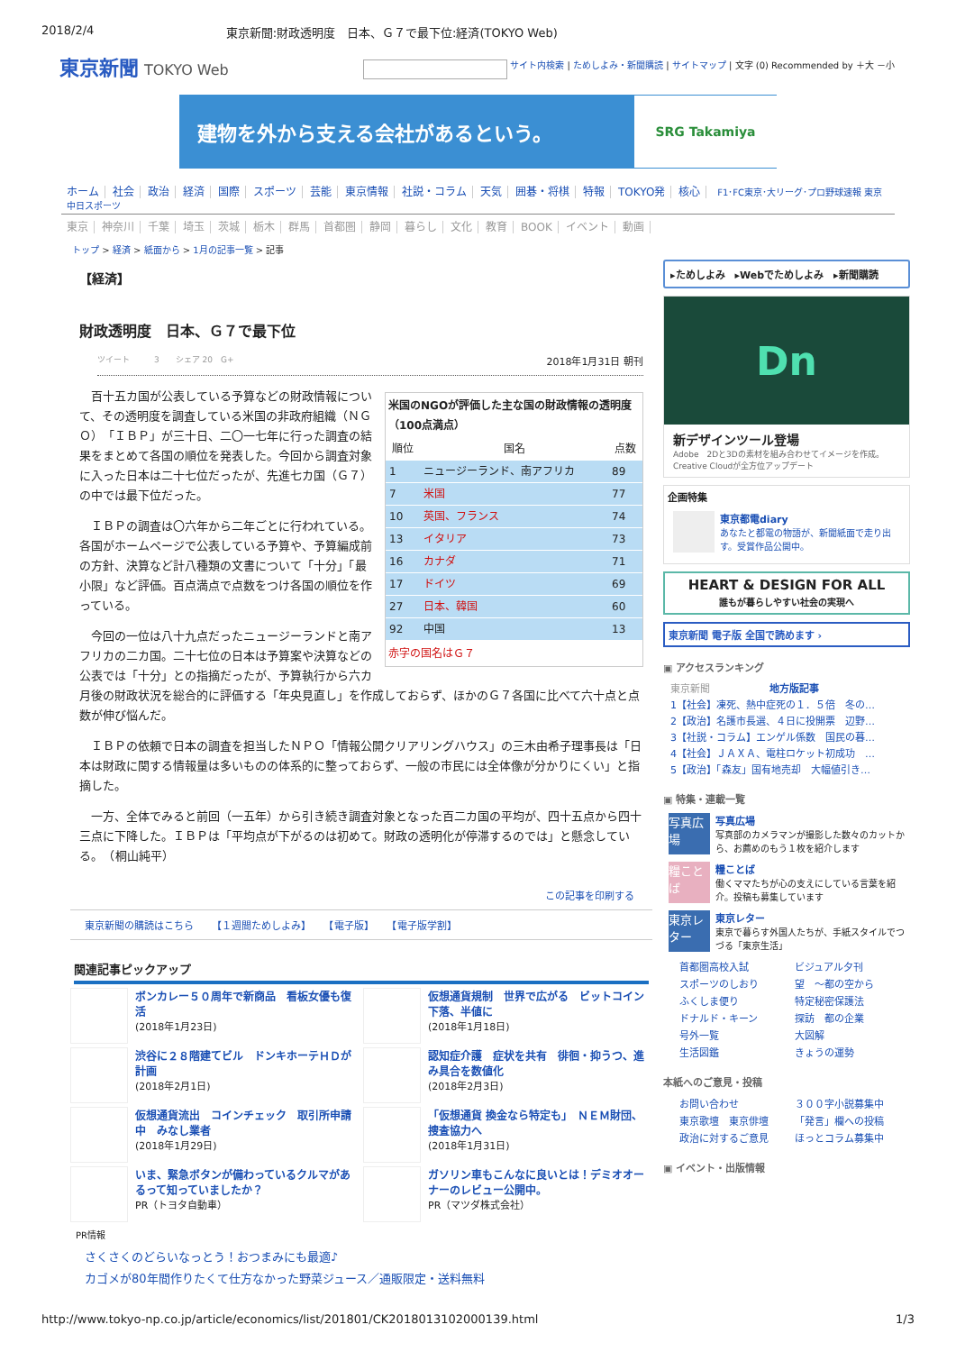2018/2/4 東京新聞:財政透明度　日本、Ｇ７で最下位:経済(TOKYO Web)
東京新聞 TOKYO Web
サイト内検索 | ためしよみ・新聞購読 | サイトマップ | 文字 (0) Recommended by ＋大 －小
建物を外から支える会社があるという。
SRG Takamiya
ホーム 社会 政治 経済 国際 スポーツ 芸能 東京情報 社説・コラム 天気 囲碁・将棋 特報 TOKYO発 核心 F1･FC東京･大リーグ･プロ野球速報 東京中日スポーツ
東京 神奈川 千葉 埼玉 茨城 栃木 群馬 首都圏 静岡 暮らし 文化 教育 BOOK イベント 動画
トップ > 経済 > 紙面から > 1月の記事一覧 > 記事
【経済】
財政透明度　日本、Ｇ７で最下位
ツイート　　　3　　シェア 20　G+ 2018年1月31日 朝刊
米国のNGOが評価した主な国の財政情報の透明度（100点満点）
| 順位 | 国名 | 点数 |
| --- | --- | --- |
| 1 | ニュージーランド、南アフリカ | 89 |
| 7 | 米国 | 77 |
| 10 | 英国、フランス | 74 |
| 13 | イタリア | 73 |
| 16 | カナダ | 71 |
| 17 | ドイツ | 69 |
| 27 | 日本、韓国 | 60 |
| 92 | 中国 | 13 |
赤字の国名はＧ７
百十五カ国が公表している予算などの財政情報について、その透明度を調査している米国の非政府組織（ＮＧＯ）「ＩＢＰ」が三十日、二〇一七年に行った調査の結果をまとめて各国の順位を発表した。今回から調査対象に入った日本は二十七位だったが、先進七カ国（Ｇ７）の中では最下位だった。
ＩＢＰの調査は〇六年から二年ごとに行われている。各国がホームページで公表している予算や、予算編成前の方針、決算など計八種類の文書について「十分」「最小限」など評価。百点満点で点数をつけ各国の順位を作っている。
今回の一位は八十九点だったニュージーランドと南アフリカの二カ国。二十七位の日本は予算案や決算などの公表では「十分」との指摘だったが、予算執行から六カ月後の財政状況を総合的に評価する「年央見直し」を作成しておらず、ほかのＧ７各国に比べて六十点と点数が伸び悩んだ。
ＩＢＰの依頼で日本の調査を担当したＮＰＯ「情報公開クリアリングハウス」の三木由希子理事長は「日本は財政に関する情報量は多いものの体系的に整っておらず、一般の市民には全体像が分かりにくい」と指摘した。
一方、全体でみると前回（一五年）から引き続き調査対象となった百二カ国の平均が、四十五点から四十三点に下降した。ＩＢＰは「平均点が下がるのは初めて。財政の透明化が停滞するのでは」と懸念している。　（桐山純平）
この記事を印刷する
東京新聞の購読はこちら 【１週間ためしよみ】 【電子版】 【電子版学割】
関連記事ピックアップ
ボンカレー５０周年で新商品　看板女優も復活
(2018年1月23日)
仮想通貨規制　世界で広がる　ビットコイン下落、半値に
(2018年1月18日)
渋谷に２８階建てビル　ドンキホーテＨＤが計画
(2018年2月1日)
認知症介護　症状を共有　徘徊・抑うつ、進み具合を数値化
(2018年2月3日)
仮想通貨流出　コインチェック　取引所申請中　みなし業者
(2018年1月29日)
「仮想通貨 換金なら特定も」　ＮＥＭ財団、捜査協力へ
(2018年1月31日)
いま、緊急ボタンが備わっているクルマがあるって知っていましたか？
PR（トヨタ自動車）
ガソリン車もこんなに良いとは！デミオオーナーのレビュー公開中。
PR（マツダ株式会社）
PR情報
さくさくのどらいなっとう！おつまみにも最適♪
カゴメが80年間作りたくて仕方なかった野菜ジュース／通販限定・送料無料
▸ためしよみ　▸Webでためしよみ　▸新聞購読
Dn
新デザインツール登場
Adobe　2Dと3Dの素材を組み合わせてイメージを作成。Creative Cloudが全方位アップデート
企画特集
東京都電diary
あなたと都電の物語が、新聞紙面で走り出す。受賞作品公開中。
HEART & DESIGN FOR ALL
誰もが暮らしやすい社会の実現へ
東京新聞 電子版 全国で読めます ›
▣ アクセスランキング
東京新聞　　　　　　地方版記事
1【社会】凍死、熱中症死の１．５倍　冬の…
2【政治】名護市長選、４日に投開票　辺野…
3【社説・コラム】エンゲル係数　国民の暮…
4【社会】ＪＡＸＡ、電柱ロケット初成功　…
5【政治】「森友」国有地売却　大幅値引き…
▣ 特集・連載一覧
写真広場
写真広場
写真部のカメラマンが撮影した数々のカットから、お薦めのもう１枚を紹介します
糧ことば
糧ことば
働くママたちが心の支えにしている言葉を紹介。投稿も募集しています
東京レター
東京レター
東京で暮らす外国人たちが、手紙スタイルでつづる「東京生活」
首都圏高校入試 ビジュアル夕刊 スポーツのしおり 望　～都の空から ふくしま便り 特定秘密保護法 ドナルド・キーン 探訪　都の企業 号外一覧 大図解 生活図鑑 きょうの運勢
本紙へのご意見・投稿
お問い合わせ ３００字小説募集中 東京歌壇　東京俳壇 「発言」欄への投稿 政治に対するご意見 ほっとコラム募集中
▣ イベント・出版情報
http://www.tokyo-np.co.jp/article/economics/list/201801/CK2018013102000139.html 1/3